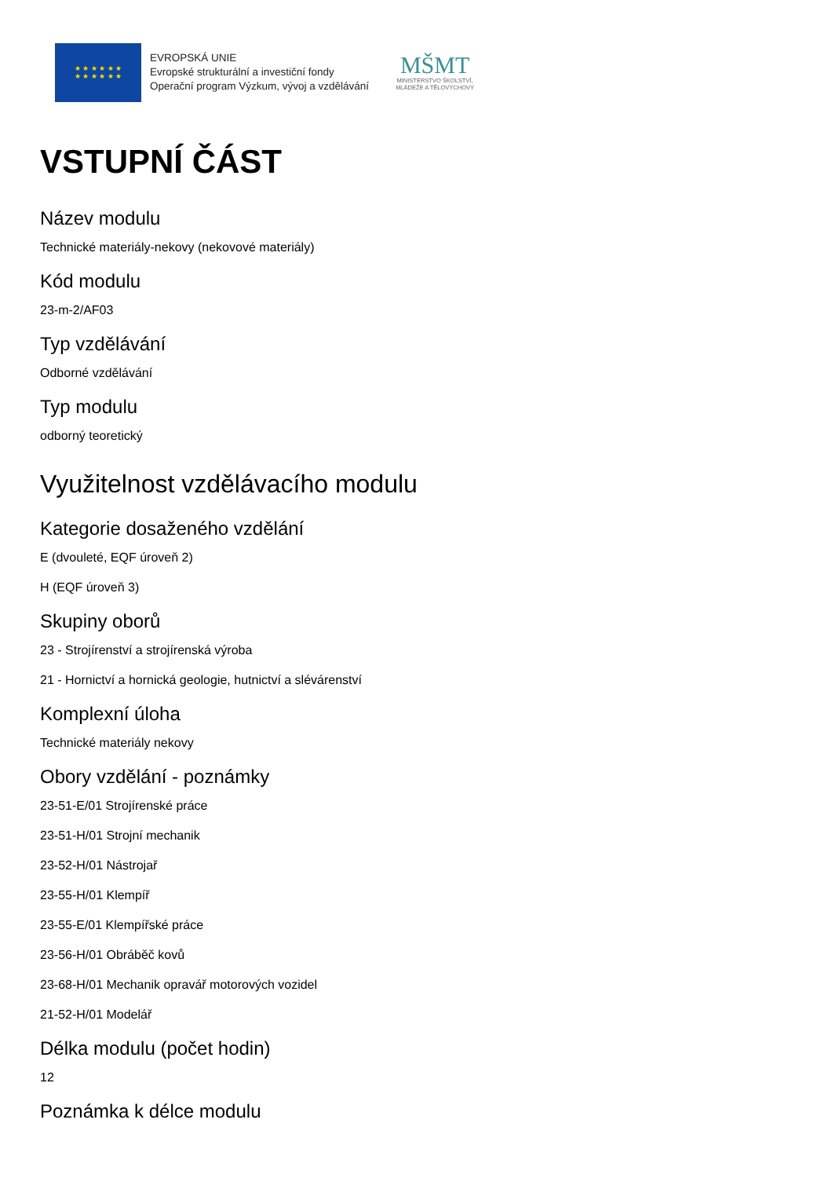★ ★ ★ ★ ★ ★
★ ★ ★ ★ ★ ★
EVROPSKÁ UNIE
Evropské strukturální a investiční fondy
Operační program Výzkum, vývoj a vzdělávání
MŠMT
MINISTERSTVO ŠKOLSTVÍ,
MLÁDEŽE A TĚLOVÝCHOVY
VSTUPNÍ ČÁST
Název modulu
Technické materiály-nekovy (nekovové materiály)
Kód modulu
23-m-2/AF03
Typ vzdělávání
Odborné vzdělávání
Typ modulu
odborný teoretický
Využitelnost vzdělávacího modulu
Kategorie dosaženého vzdělání
E (dvouleté, EQF úroveň 2)
H (EQF úroveň 3)
Skupiny oborů
23 - Strojírenství a strojírenská výroba
21 - Hornictví a hornická geologie, hutnictví a slévárenství
Komplexní úloha
Technické materiály nekovy
Obory vzdělání - poznámky
23-51-E/01 Strojírenské práce
23-51-H/01 Strojní mechanik
23-52-H/01 Nástrojař
23-55-H/01 Klempíř
23-55-E/01 Klempířské práce
23-56-H/01 Obráběč kovů
23-68-H/01 Mechanik opravář motorových vozidel
21-52-H/01 Modelář
Délka modulu (počet hodin)
12
Poznámka k délce modulu